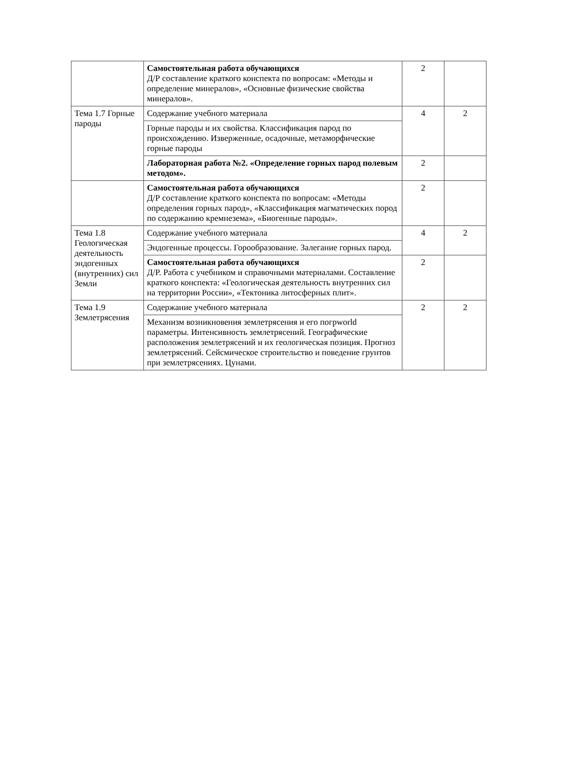| | Самостоятельная работа обучающихся Д/Р составление краткого конспекта по вопросам: «Методы и определение минералов», «Основные физические свойства минералов». | 2 | |
| Тема 1.7 Горные пароды | Содержание учебного материала | 4 | 2 |
| | Горные пароды и их свойства. Классификация парод по происхождению. Изверженные, осадочные, метаморфические горные пароды | | |
| | Лабораторная работа №2. «Определение горных парод полевым методом». | 2 | |
| | Самостоятельная работа обучающихся Д/Р составление краткого конспекта по вопросам: «Методы определения горных парод», «Классификация магматических пород по содержанию кремнезема», «Биогенные пароды». | 2 | |
| Тема 1.8 Геологическая деятельность эндогенных (внутренних) сил Земли | Содержание учебного материала | 4 | 2 |
| | Эндогенные процессы. Горообразование. Залегание горных парод. | | |
| | Самостоятельная работа обучающихся Д/Р. Работа с учебником и справочными материалами. Составление краткого конспекта: «Геологическая деятельность внутренних сил на территории России», «Тектоника литосферных плит». | 2 | |
| Тема 1.9 Землетрясения | Содержание учебного материала | 2 | 2 |
| | Механизм возникновения землетрясения и его погрworld параметры. Интенсивность землетрясений. Географические расположения землетрясений и их геологическая позиция. Прогноз землетрясений. Сейсмическое строительство и поведение грунтов при землетрясениях. Цунами. | | |